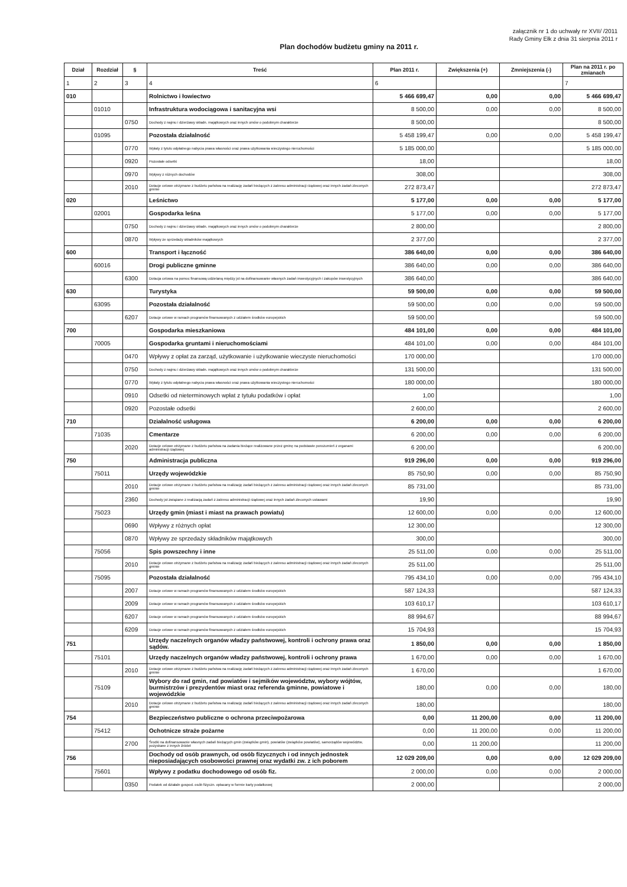załącznik nr 1 do uchwały nr XVII/ /2011
Rady Gminy Ełk z dnia 31 sierpnia 2011 r
Plan dochodów budżetu gminy na 2011 r.
| Dział | Rozdział | § | Treść | Plan 2011 r. | Zwiększenia (+) | Zmniejszenia (-) | Plan na 2011 r. po zmianach |
| --- | --- | --- | --- | --- | --- | --- | --- |
| 1 | 2 | 3 | 4 | 6 | | | 7 |
| 010 | | | Rolnictwo i łowiectwo | 5 466 699,47 | 0,00 | 0,00 | 5 466 699,47 |
| | 01010 | | Infrastruktura wodociągowa i sanitacyjna wsi | 8 500,00 | 0,00 | 0,00 | 8 500,00 |
| | | 0750 | Dochody z najmu i dzierżawy składn. majątkowych oraz innych umów o podobnym charakterze | 8 500,00 | | | 8 500,00 |
| | 01095 | | Pozostała działalność | 5 458 199,47 | 0,00 | 0,00 | 5 458 199,47 |
| | | 0770 | Wpłaty z tytułu odpłatnego nabycia prawa własności oraz prawa użytkowania wieczystego nieruchomości | 5 185 000,00 | | | 5 185 000,00 |
| | | 0920 | Pozostałe odsetki | 18,00 | | | 18,00 |
| | | 0970 | Wpływy z różnych dochodów | 308,00 | | | 308,00 |
| | | 2010 | Dotacje celowe otrzymane z budżetu państwa na realizację zadań bieżących z zakresu administracji rządowej oraz innych zadań zleconych gminie | 272 873,47 | | | 272 873,47 |
| 020 | | | Leśnictwo | 5 177,00 | 0,00 | 0,00 | 5 177,00 |
| | 02001 | | Gospodarka leśna | 5 177,00 | 0,00 | 0,00 | 5 177,00 |
| | | 0750 | Dochody z najmu i dzierżawy składn. majątkowych oraz innych umów o podobnym charakterze | 2 800,00 | | | 2 800,00 |
| | | 0870 | Wpływy ze sprzedaży składników majątkowych | 2 377,00 | | | 2 377,00 |
| 600 | | | Transport i łączność | 386 640,00 | 0,00 | 0,00 | 386 640,00 |
| | 60016 | | Drogi publiczne gminne | 386 640,00 | 0,00 | 0,00 | 386 640,00 |
| | | 6300 | Dotacja celowa na pomoc finansową udzielaną między jst na dofinansowanie własnych zadań inwestycyjnych i zakupów inwestycyjnych | 386 640,00 | | | 386 640,00 |
| 630 | | | Turystyka | 59 500,00 | 0,00 | 0,00 | 59 500,00 |
| | 63095 | | Pozostała działalność | 59 500,00 | 0,00 | 0,00 | 59 500,00 |
| | | 6207 | Dotacje celowe w ramach programów finansowanych z udziałem środków europejskich | 59 500,00 | | | 59 500,00 |
| 700 | | | Gospodarka mieszkaniowa | 484 101,00 | 0,00 | 0,00 | 484 101,00 |
| | 70005 | | Gospodarka gruntami i nieruchomościami | 484 101,00 | 0,00 | 0,00 | 484 101,00 |
| | | 0470 | Wpływy z opłat za zarząd, użytkowanie i użytkowanie wieczyste nieruchomości | 170 000,00 | | | 170 000,00 |
| | | 0750 | Dochody z najmu i dzierżawy składn. majątkowych oraz innych umów o podobnym charakterze | 131 500,00 | | | 131 500,00 |
| | | 0770 | Wpłaty z tytułu odpłatnego nabycia prawa własności oraz prawa użytkowania wieczystego nieruchomości | 180 000,00 | | | 180 000,00 |
| | | 0910 | Odsetki od nieterminowych wpłat z tytułu podatków i opłat | 1,00 | | | 1,00 |
| | | 0920 | Pozostałe odsetki | 2 600,00 | | | 2 600,00 |
| 710 | | | Działalność usługowa | 6 200,00 | 0,00 | 0,00 | 6 200,00 |
| | 71035 | | Cmentarze | 6 200,00 | 0,00 | 0,00 | 6 200,00 |
| | | 2020 | Dotacje celowe otrzymane z budżetu państwa na zadania bieżące realizowane przez gminę na podstawie porozumień z organami administracji rządowej | 6 200,00 | | | 6 200,00 |
| 750 | | | Administracja publiczna | 919 296,00 | 0,00 | 0,00 | 919 296,00 |
| | 75011 | | Urzędy wojewódzkie | 85 750,90 | 0,00 | 0,00 | 85 750,90 |
| | | 2010 | Dotacje celowe otrzymane z budżetu państwa na realizację zadań bieżących z zakresu administracji rządowej oraz innych zadań zleconych gminie | 85 731,00 | | | 85 731,00 |
| | | 2360 | Dochody jst związane z realizacją zadań z zakresu administracji rządowej oraz innych zadań zleconych ustawami | 19,90 | | | 19,90 |
| | 75023 | | Urzędy gmin (miast i miast na prawach powiatu) | 12 600,00 | 0,00 | 0,00 | 12 600,00 |
| | | 0690 | Wpływy z różnych opłat | 12 300,00 | | | 12 300,00 |
| | | 0870 | Wpływy ze sprzedaży składników majątkowych | 300,00 | | | 300,00 |
| | 75056 | | Spis powszechny i inne | 25 511,00 | 0,00 | 0,00 | 25 511,00 |
| | | 2010 | Dotacje celowe otrzymane z budżetu państwa na realizację zadań bieżących z zakresu administracji rządowej oraz innych zadań zleconych gminie | 25 511,00 | | | 25 511,00 |
| | 75095 | | Pozostała działalność | 795 434,10 | 0,00 | 0,00 | 795 434,10 |
| | | 2007 | Dotacje celowe w ramach programów finansowanych z udziałem środków europejskich | 587 124,33 | | | 587 124,33 |
| | | 2009 | Dotacje celowe w ramach programów finansowanych z udziałem środków europejskich | 103 610,17 | | | 103 610,17 |
| | | 6207 | Dotacje celowe w ramach programów finansowanych z udziałem środków europejskich | 88 994,67 | | | 88 994,67 |
| | | 6209 | Dotacje celowe w ramach programów finansowanych z udziałem środków europejskich | 15 704,93 | | | 15 704,93 |
| 751 | | | Urzędy naczelnych organów władzy państwowej, kontroli i ochrony prawa oraz sądów. | 1 850,00 | 0,00 | 0,00 | 1 850,00 |
| | 75101 | | Urzędy naczelnych organów władzy państwowej, kontroli i ochrony prawa | 1 670,00 | 0,00 | 0,00 | 1 670,00 |
| | | 2010 | Dotacje celowe otrzymane z budżetu państwa na realizację zadań bieżących z zakresu administracji rządowej oraz innych zadań zleconych gminie | 1 670,00 | | | 1 670,00 |
| | 75109 | | Wybory do rad gmin, rad powiatów i sejmików województw, wybory wójtów, burmistrzów i prezydentów miast oraz referenda gminne, powiatowe i wojewódzkie | 180,00 | 0,00 | 0,00 | 180,00 |
| | | 2010 | Dotacje celowe otrzymane z budżetu państwa na realizację zadań bieżących z zakresu administracji rządowej oraz innych zadań zleconych gminie | 180,00 | | | 180,00 |
| 754 | | | Bezpieczeństwo publiczne o ochrona przeciwpożarowa | 0,00 | 11 200,00 | 0,00 | 11 200,00 |
| | 75412 | | Ochotnicze straże pożarne | 0,00 | 11 200,00 | 0,00 | 11 200,00 |
| | | 2700 | Środki na dofinansowanie własnych zadań bieżących gmin (związków gmin), powiatów (związków powiatów), samorządów województw, pozyskane z innych źródeł | 0,00 | 11 200,00 | | 11 200,00 |
| 756 | | | Dochody od osób prawnych, od osób fizycznych i od innych jednostek nieposiadających osobowości prawnej oraz wydatki zw. z ich poborem | 12 029 209,00 | 0,00 | 0,00 | 12 029 209,00 |
| | 75601 | | Wpływy z podatku dochodowego od osób fiz. | 2 000,00 | 0,00 | 0,00 | 2 000,00 |
| | | 0350 | Podatek od działaln gospod. osób fizyczn. opłacany w formie karty podatkowej | 2 000,00 | | | 2 000,00 |